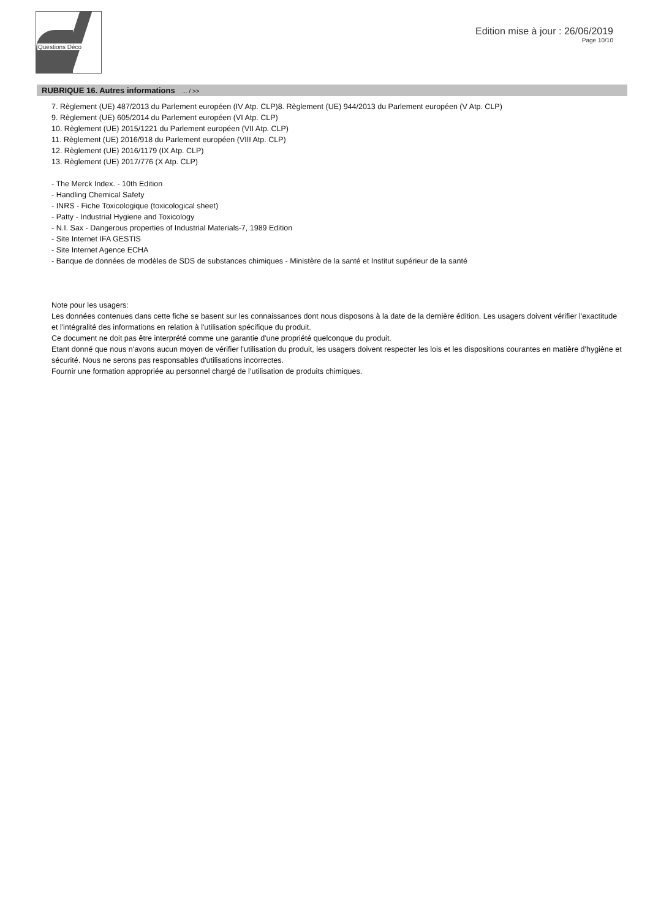Questions Déco
Edition mise à jour : 26/06/2019
Page 10/10
RUBRIQUE 16. Autres informations ... / >>
7. Règlement (UE) 487/2013 du Parlement européen (IV Atp. CLP)8. Règlement (UE) 944/2013 du Parlement européen (V Atp. CLP)
9. Règlement (UE) 605/2014 du Parlement européen (VI Atp. CLP)
10. Règlement (UE) 2015/1221 du Parlement européen (VII Atp. CLP)
11. Règlement (UE) 2016/918 du Parlement européen (VIII Atp. CLP)
12. Règlement (UE) 2016/1179 (IX Atp. CLP)
13. Règlement (UE) 2017/776 (X Atp. CLP)
- The Merck Index. - 10th Edition
- Handling Chemical Safety
- INRS - Fiche Toxicologique (toxicological sheet)
- Patty - Industrial Hygiene and Toxicology
- N.I. Sax - Dangerous properties of Industrial Materials-7, 1989 Edition
- Site Internet IFA GESTIS
- Site Internet Agence ECHA
- Banque de données de modèles de SDS de substances chimiques - Ministère de la santé et Institut supérieur de la santé
Note pour les usagers:
Les données contenues dans cette fiche se basent sur les connaissances dont nous disposons à la date de la dernière édition. Les usagers doivent vérifier l'exactitude et l'intégralité des informations en relation à l'utilisation spécifique du produit.
Ce document ne doit pas être interprété comme une garantie d'une propriété quelconque du produit.
Etant donné que nous n'avons aucun moyen de vérifier l'utilisation du produit, les usagers doivent respecter les lois et les dispositions courantes en matière d'hygiène et sécurité. Nous ne serons pas responsables d'utilisations incorrectes.
Fournir une formation appropriée au personnel chargé de l’utilisation de produits chimiques.